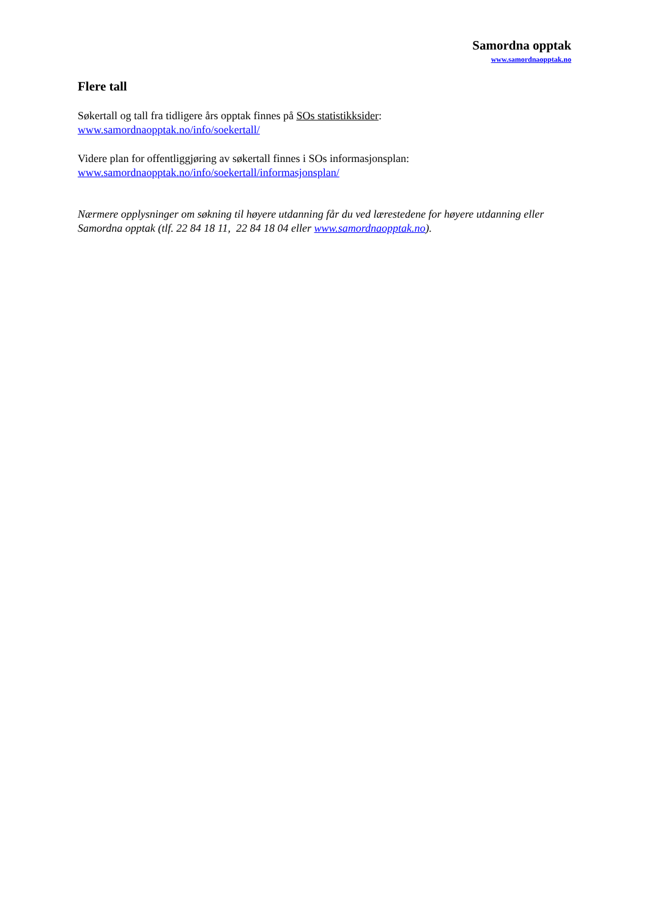Samordna opptak
www.samordnaopptak.no
Flere tall
Søkertall og tall fra tidligere års opptak finnes på SOs statistikksider:
www.samordnaopptak.no/info/soekertall/
Videre plan for offentliggjøring av søkertall finnes i SOs informasjonsplan:
www.samordnaopptak.no/info/soekertall/informasjonsplan/
Nærmere opplysninger om søkning til høyere utdanning får du ved lærestedene for høyere utdanning eller Samordna opptak (tlf. 22 84 18 11, 22 84 18 04 eller www.samordnaopptak.no).